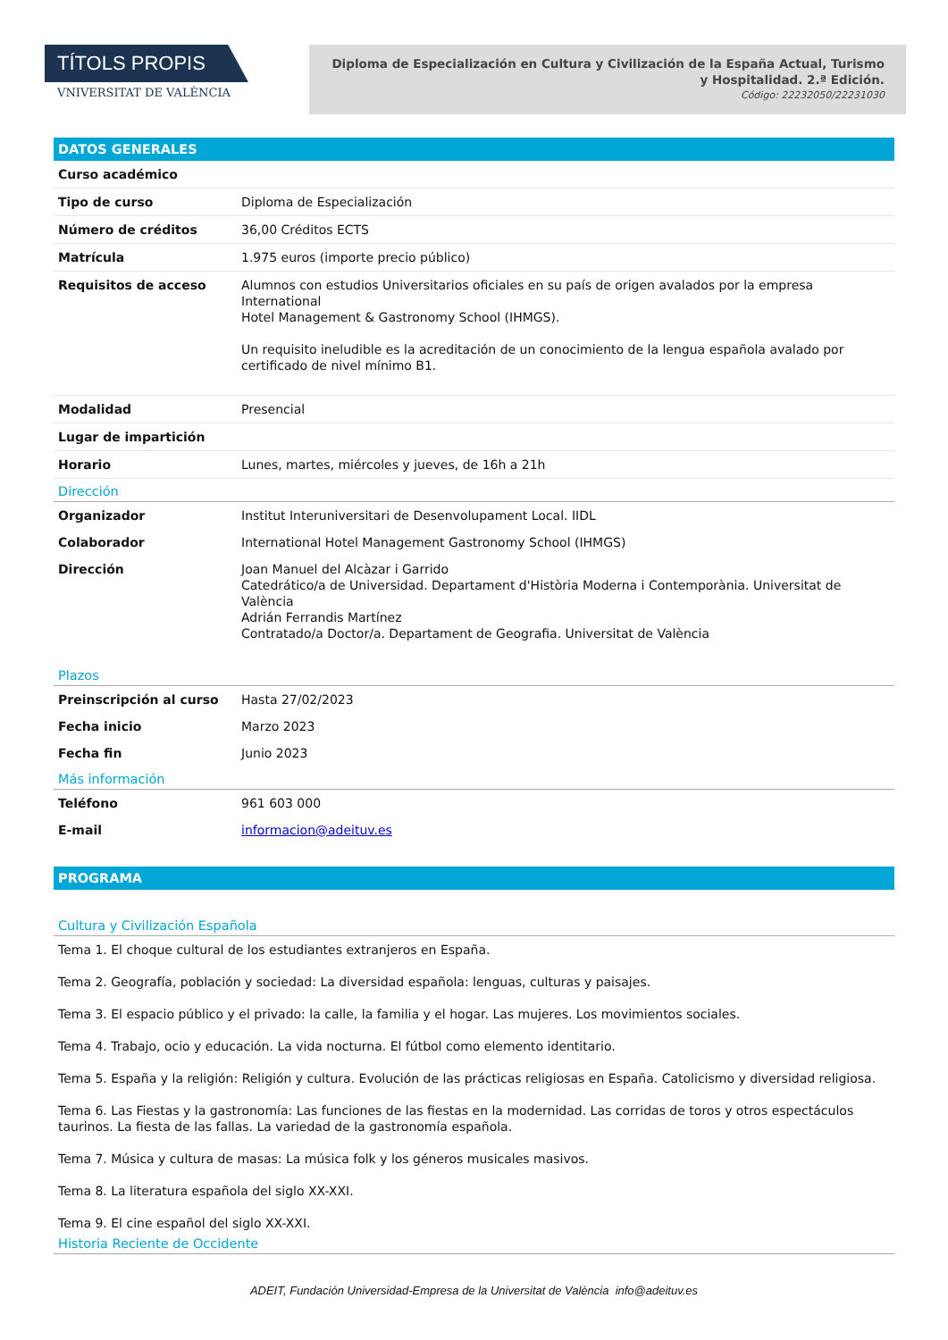TÍTOLS PROPIS
VNIVERSITAT DE VALÈNCIA
Diploma de Especialización en Cultura y Civilización de la España Actual, Turismo y Hospitalidad. 2.ª Edición.
Código: 22232050/22231030
DATOS GENERALES
| Curso académico | |
| Tipo de curso | Diploma de Especialización |
| Número de créditos | 36,00 Créditos ECTS |
| Matrícula | 1.975 euros (importe precio público) |
| Requisitos de acceso | Alumnos con estudios Universitarios oficiales en su país de origen avalados por la empresa International Hotel Management & Gastronomy School (IHMGS). Un requisito ineludible es la acreditación de un conocimiento de la lengua española avalado por certificado de nivel mínimo B1. |
| Modalidad | Presencial |
| Lugar de impartición | |
| Horario | Lunes, martes, miércoles y jueves, de 16h a 21h |
Dirección
| Organizador | Institut Interuniversitari de Desenvolupament Local. IIDL |
| Colaborador | International Hotel Management Gastronomy School (IHMGS) |
| Dirección | Joan Manuel del Alcàzar i Garrido Catedrático/a de Universidad. Departament d'Història Moderna i Contemporània. Universitat de València Adrián Ferrandis Martínez Contratado/a Doctor/a. Departament de Geografia. Universitat de València |
Plazos
| Preinscripción al curso | Hasta 27/02/2023 |
| Fecha inicio | Marzo 2023 |
| Fecha fin | Junio 2023 |
Más información
| Teléfono | 961 603 000 |
| E-mail | informacion@adeituv.es |
PROGRAMA
Cultura y Civilización Española
Tema 1. El choque cultural de los estudiantes extranjeros en España.
Tema 2. Geografía, población y sociedad: La diversidad española: lenguas, culturas y paisajes.
Tema 3. El espacio público y el privado: la calle, la familia y el hogar. Las mujeres. Los movimientos sociales.
Tema 4. Trabajo, ocio y educación. La vida nocturna. El fútbol como elemento identitario.
Tema 5. España y la religión: Religión y cultura. Evolución de las prácticas religiosas en España. Catolicismo y diversidad religiosa.
Tema 6. Las Fiestas y la gastronomía: Las funciones de las fiestas en la modernidad. Las corridas de toros y otros espectáculos taurinos. La fiesta de las fallas. La variedad de la gastronomía española.
Tema 7. Música y cultura de masas: La música folk y los géneros musicales masivos.
Tema 8. La literatura española del siglo XX-XXI.
Tema 9. El cine español del siglo XX-XXI.
Historia Reciente de Occidente
ADEIT, Fundación Universidad-Empresa de la Universitat de València info@adeituv.es